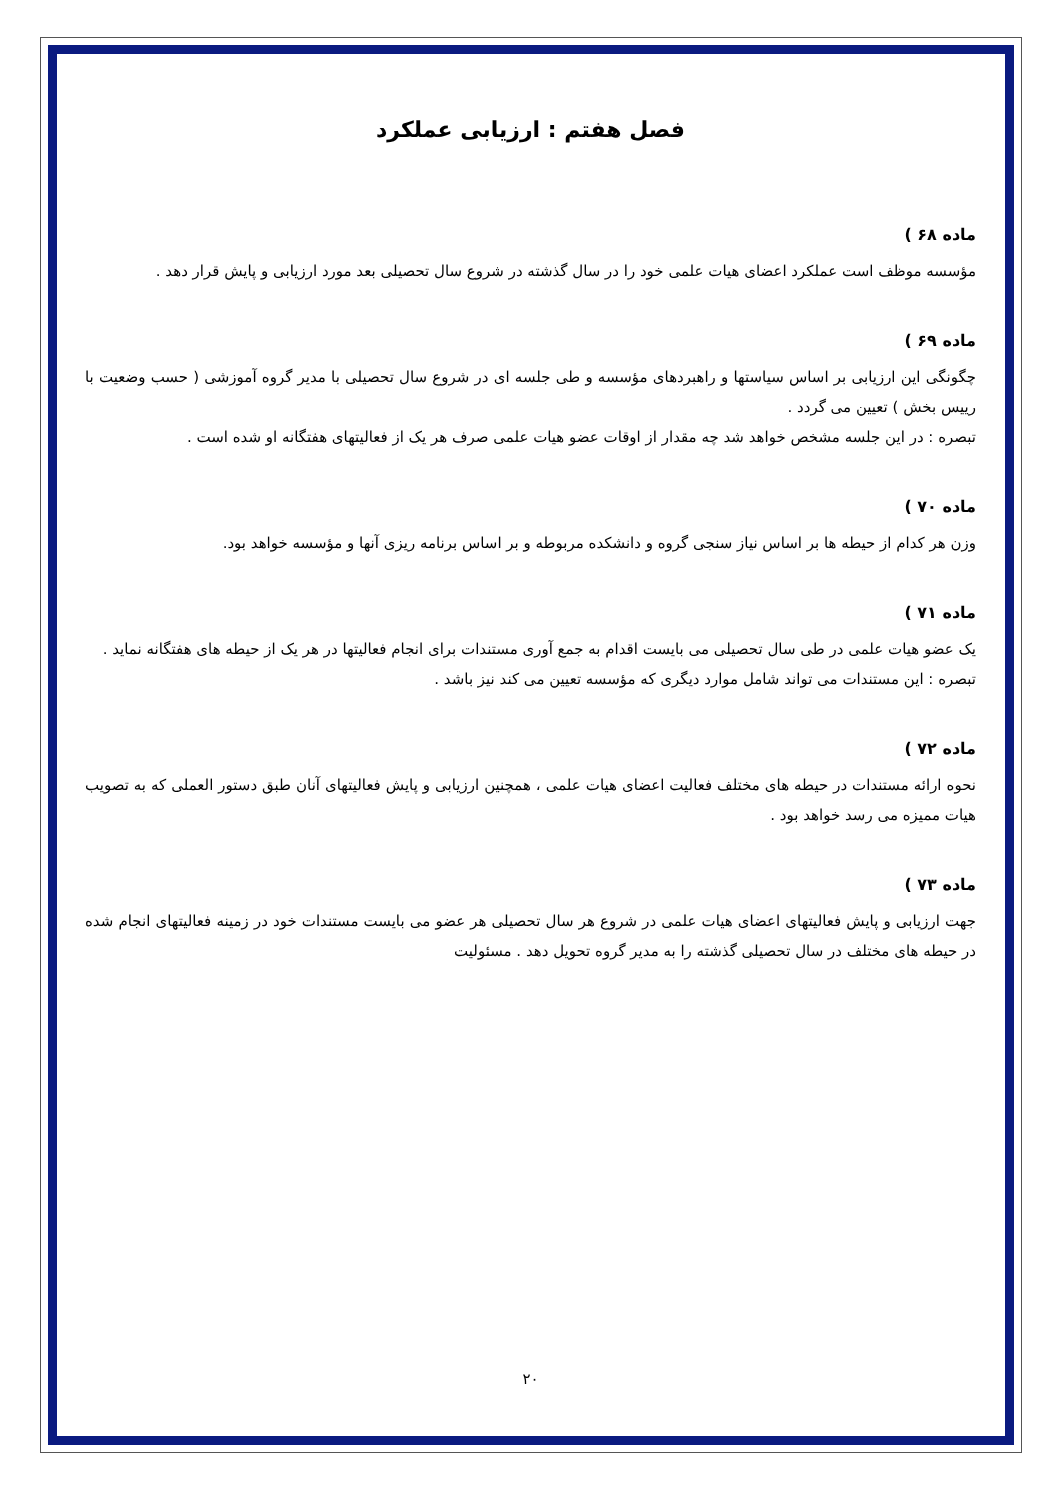فصل هفتم : ارزیابی عملکرد
ماده ۶۸ )
مؤسسه موظف است عملکرد اعضای هیات علمی خود را در سال گذشته در شروع سال تحصیلی بعد مورد ارزیابی و پایش قرار دهد .
ماده ۶۹ )
چگونگی این ارزیابی بر اساس سیاستها و راهبردهای مؤسسه و طی جلسه ای در شروع سال تحصیلی با مدیر گروه آموزشی ( حسب وضعیت با رییس بخش ) تعیین می گردد .
تبصره : در این جلسه مشخص خواهد شد چه مقدار از اوقات عضو هیات علمی صرف هر یک از فعالیتهای هفتگانه او شده است .
ماده ۷۰ )
وزن هر کدام از حیطه ها بر اساس نیاز سنجی گروه و دانشکده مربوطه و بر اساس برنامه ریزی آنها و مؤسسه خواهد بود.
ماده ۷۱ )
یک عضو هیات علمی در طی سال تحصیلی می بایست اقدام به جمع آوری مستندات برای انجام فعالیتها در هر یک از حیطه های هفتگانه نماید .
تبصره : این مستندات می تواند شامل موارد دیگری که مؤسسه تعیین می کند نیز باشد .
ماده ۷۲ )
نحوه ارائه مستندات در حیطه های مختلف فعالیت اعضای هیات علمی ، همچنین ارزیابی و پایش فعالیتهای آنان طبق دستور العملی که به تصویب هیات ممیزه می رسد خواهد بود .
ماده ۷۳ )
جهت ارزیابی و پایش فعالیتهای اعضای هیات علمی در شروع هر سال تحصیلی هر عضو می بایست مستندات خود در زمینه فعالیتهای انجام شده در حیطه های مختلف در سال تحصیلی گذشته را به مدیر گروه تحویل دهد . مسئولیت
۲۰